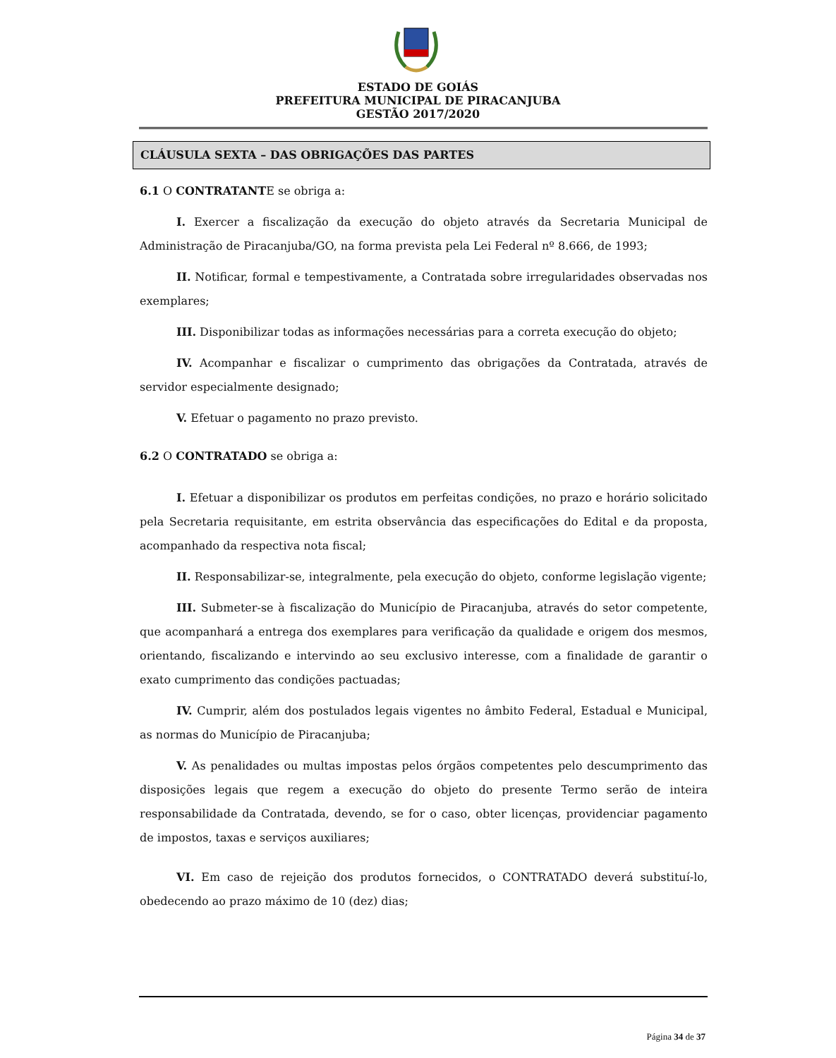ESTADO DE GOIÁS
PREFEITURA MUNICIPAL DE PIRACANJUBA
GESTÃO 2017/2020
CLÁUSULA SEXTA – DAS OBRIGAÇÕES DAS PARTES
6.1 O CONTRATANTE se obriga a:
I. Exercer a fiscalização da execução do objeto através da Secretaria Municipal de Administração de Piracanjuba/GO, na forma prevista pela Lei Federal nº 8.666, de 1993;
II. Notificar, formal e tempestivamente, a Contratada sobre irregularidades observadas nos exemplares;
III. Disponibilizar todas as informações necessárias para a correta execução do objeto;
IV. Acompanhar e fiscalizar o cumprimento das obrigações da Contratada, através de servidor especialmente designado;
V. Efetuar o pagamento no prazo previsto.
6.2 O CONTRATADO se obriga a:
I. Efetuar a disponibilizar os produtos em perfeitas condições, no prazo e horário solicitado pela Secretaria requisitante, em estrita observância das especificações do Edital e da proposta, acompanhado da respectiva nota fiscal;
II. Responsabilizar-se, integralmente, pela execução do objeto, conforme legislação vigente;
III. Submeter-se à fiscalização do Município de Piracanjuba, através do setor competente, que acompanhará a entrega dos exemplares para verificação da qualidade e origem dos mesmos, orientando, fiscalizando e intervindo ao seu exclusivo interesse, com a finalidade de garantir o exato cumprimento das condições pactuadas;
IV. Cumprir, além dos postulados legais vigentes no âmbito Federal, Estadual e Municipal, as normas do Município de Piracanjuba;
V. As penalidades ou multas impostas pelos órgãos competentes pelo descumprimento das disposições legais que regem a execução do objeto do presente Termo serão de inteira responsabilidade da Contratada, devendo, se for o caso, obter licenças, providenciar pagamento de impostos, taxas e serviços auxiliares;
VI. Em caso de rejeição dos produtos fornecidos, o CONTRATADO deverá substituí-lo, obedecendo ao prazo máximo de 10 (dez) dias;
Página 34 de 37